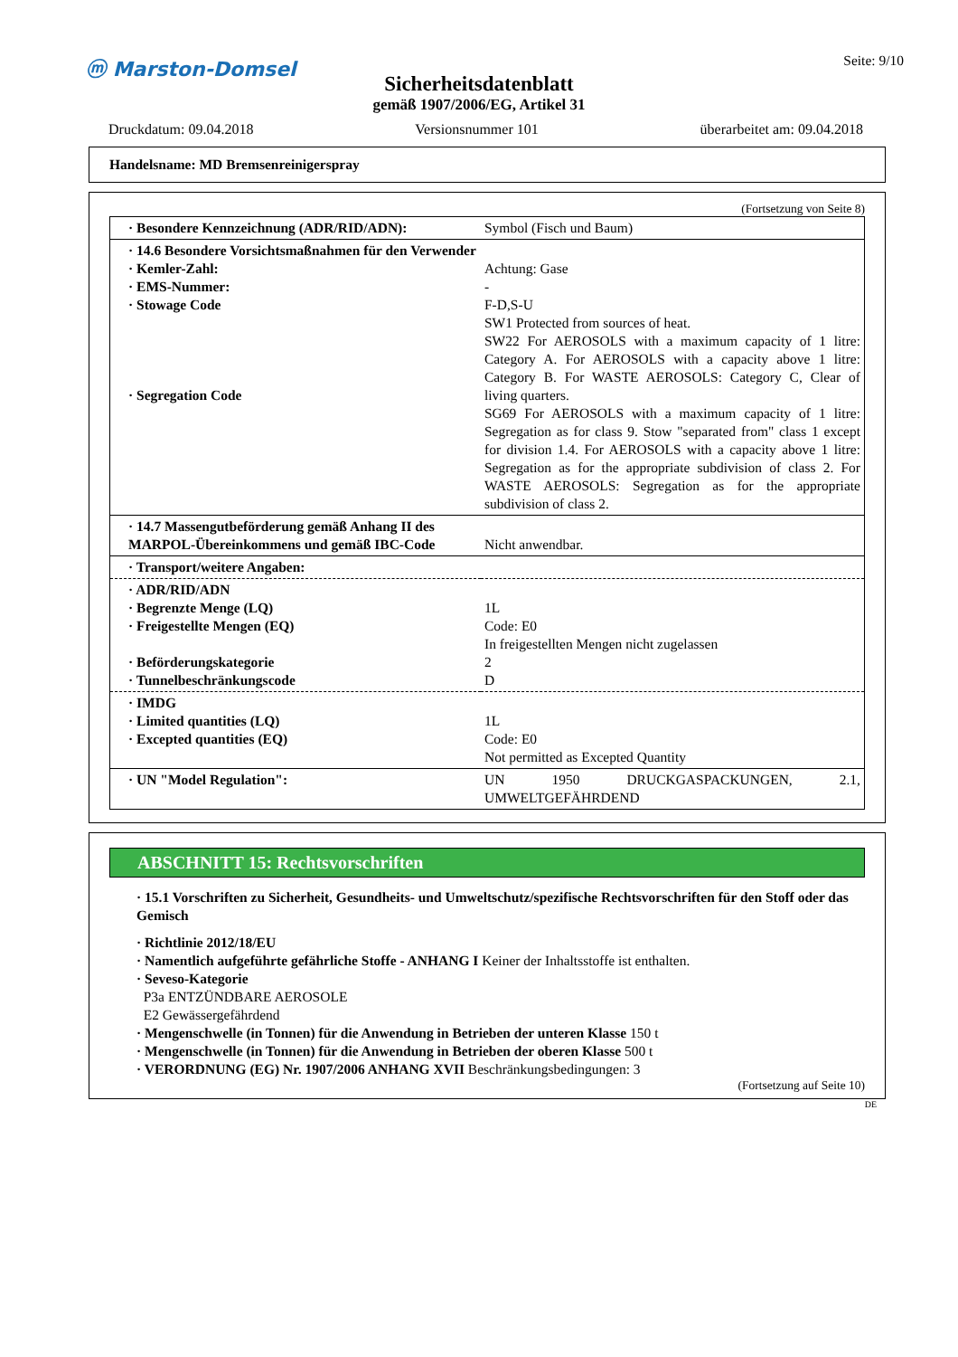ⓜ Marston-Domsel
Seite: 9/10
Sicherheitsdatenblatt
gemäß 1907/2006/EG, Artikel 31
Druckdatum: 09.04.2018 Versionsnummer 101 überarbeitet am: 09.04.2018
Handelsname: MD Bremsenreinigerspray
(Fortsetzung von Seite 8)
| · Besondere Kennzeichnung (ADR/RID/ADN): | Symbol (Fisch und Baum) |
| · 14.6 Besondere Vorsichtsmaßnahmen für den Verwender · Kemler-Zahl: · EMS-Nummer: · Stowage Code · Segregation Code | Achtung: Gase - F-D,S-U SW1 Protected from sources of heat. SW22 For AEROSOLS with a maximum capacity of 1 litre: Category A. For AEROSOLS with a capacity above 1 litre: Category B. For WASTE AEROSOLS: Category C, Clear of living quarters. SG69 For AEROSOLS with a maximum capacity of 1 litre: Segregation as for class 9. Stow "separated from" class 1 except for division 1.4. For AEROSOLS with a capacity above 1 litre: Segregation as for the appropriate subdivision of class 2. For WASTE AEROSOLS: Segregation as for the appropriate subdivision of class 2. |
| · 14.7 Massengutbeförderung gemäß Anhang II des MARPOL-Übereinkommens und gemäß IBC-Code | Nicht anwendbar. |
| · Transport/weitere Angaben: | |
| · ADR/RID/ADN · Begrenzte Menge (LQ) · Freigestellte Mengen (EQ) · Beförderungskategorie · Tunnelbeschränkungscode | 1L Code: E0 In freigestellten Mengen nicht zugelassen 2 D |
| · IMDG · Limited quantities (LQ) · Excepted quantities (EQ) | 1L Code: E0 Not permitted as Excepted Quantity |
| · UN "Model Regulation": | UN 1950 DRUCKGASPACKUNGEN, 2.1, UMWELTGEFÄHRDEND |
ABSCHNITT 15: Rechtsvorschriften
· 15.1 Vorschriften zu Sicherheit, Gesundheits- und Umweltschutz/spezifische Rechtsvorschriften für den Stoff oder das Gemisch
· Richtlinie 2012/18/EU
· Namentlich aufgeführte gefährliche Stoffe - ANHANG I Keiner der Inhaltsstoffe ist enthalten.
· Seveso-Kategorie
P3a ENTZÜNDBARE AEROSOLE
E2 Gewässergefährdend
· Mengenschwelle (in Tonnen) für die Anwendung in Betrieben der unteren Klasse 150 t
· Mengenschwelle (in Tonnen) für die Anwendung in Betrieben der oberen Klasse 500 t
· VERORDNUNG (EG) Nr. 1907/2006 ANHANG XVII Beschränkungsbedingungen: 3
(Fortsetzung auf Seite 10)
DE